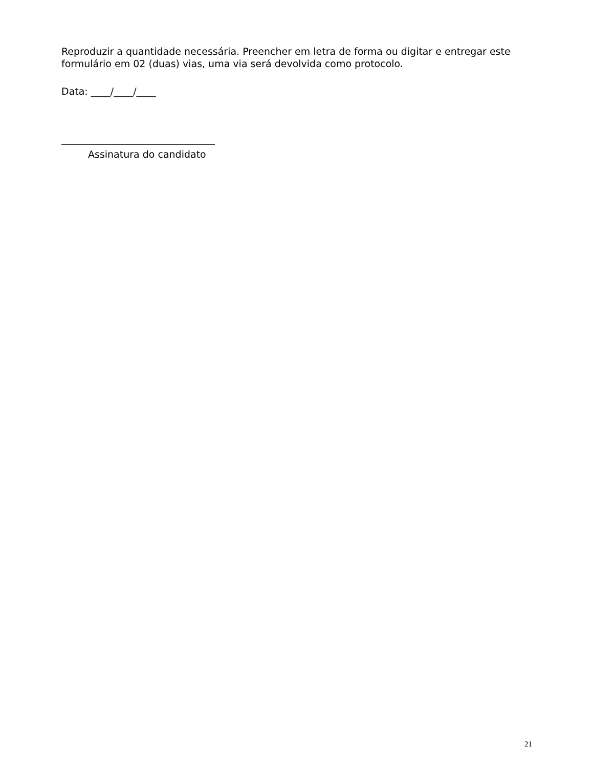Reproduzir a quantidade necessária. Preencher em letra de forma ou digitar e entregar este formulário em 02 (duas) vias, uma via será devolvida como protocolo.
Data: ____/____/____
Assinatura do candidato
21